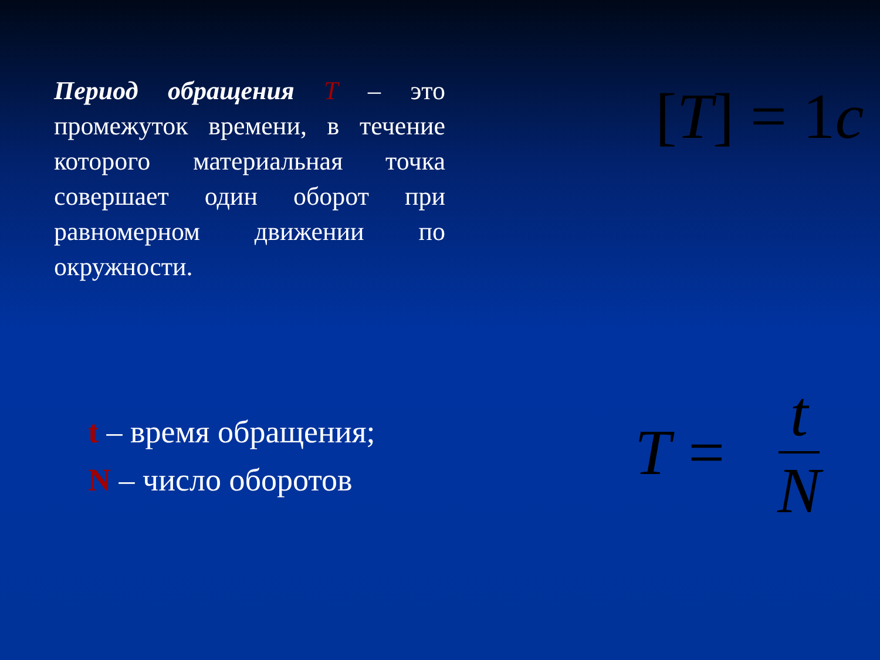Период обращения Т – это промежуток времени, в течение которого материальная точка совершает один оборот при равномерном движении по окружности.
t – время обращения;
N – число оборотов
[T] = 1c
T = t N